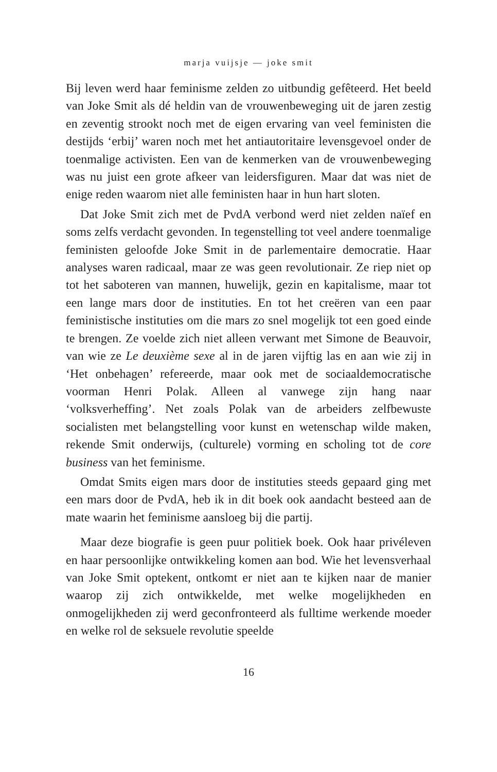marja vuijsje — joke smit
Bij leven werd haar feminisme zelden zo uitbundig gefêteerd. Het beeld van Joke Smit als dé heldin van de vrouwenbeweging uit de jaren zestig en zeventig strookt noch met de eigen ervaring van veel feministen die destijds ‘erbij’ waren noch met het antiautoritaire levensgevoel onder de toenmalige activisten. Een van de kenmerken van de vrouwenbeweging was nu juist een grote afkeer van leidersfiguren. Maar dat was niet de enige reden waarom niet alle feministen haar in hun hart sloten.
Dat Joke Smit zich met de PvdA verbond werd niet zelden naïef en soms zelfs verdacht gevonden. In tegenstelling tot veel andere toenmalige feministen geloofde Joke Smit in de parlementaire democratie. Haar analyses waren radicaal, maar ze was geen revolutionair. Ze riep niet op tot het saboteren van mannen, huwelijk, gezin en kapitalisme, maar tot een lange mars door de instituties. En tot het creëren van een paar feministische instituties om die mars zo snel mogelijk tot een goed einde te brengen. Ze voelde zich niet alleen verwant met Simone de Beauvoir, van wie ze Le deuxième sexe al in de jaren vijftig las en aan wie zij in ‘Het onbehagen’ refereerde, maar ook met de sociaaldemocratische voorman Henri Polak. Alleen al vanwege zijn hang naar ‘volksverheffing’. Net zoals Polak van de arbeiders zelfbewuste socialisten met belangstelling voor kunst en wetenschap wilde maken, rekende Smit onderwijs, (culturele) vorming en scholing tot de core business van het feminisme.
Omdat Smits eigen mars door de instituties steeds gepaard ging met een mars door de PvdA, heb ik in dit boek ook aandacht besteed aan de mate waarin het feminisme aansloeg bij die partij.
Maar deze biografie is geen puur politiek boek. Ook haar privéleven en haar persoonlijke ontwikkeling komen aan bod. Wie het levensverhaal van Joke Smit optekent, ontkomt er niet aan te kijken naar de manier waarop zij zich ontwikkelde, met welke mogelijkheden en onmogelijkheden zij werd geconfronteerd als fulltime werkende moeder en welke rol de seksuele revolutie speelde
16